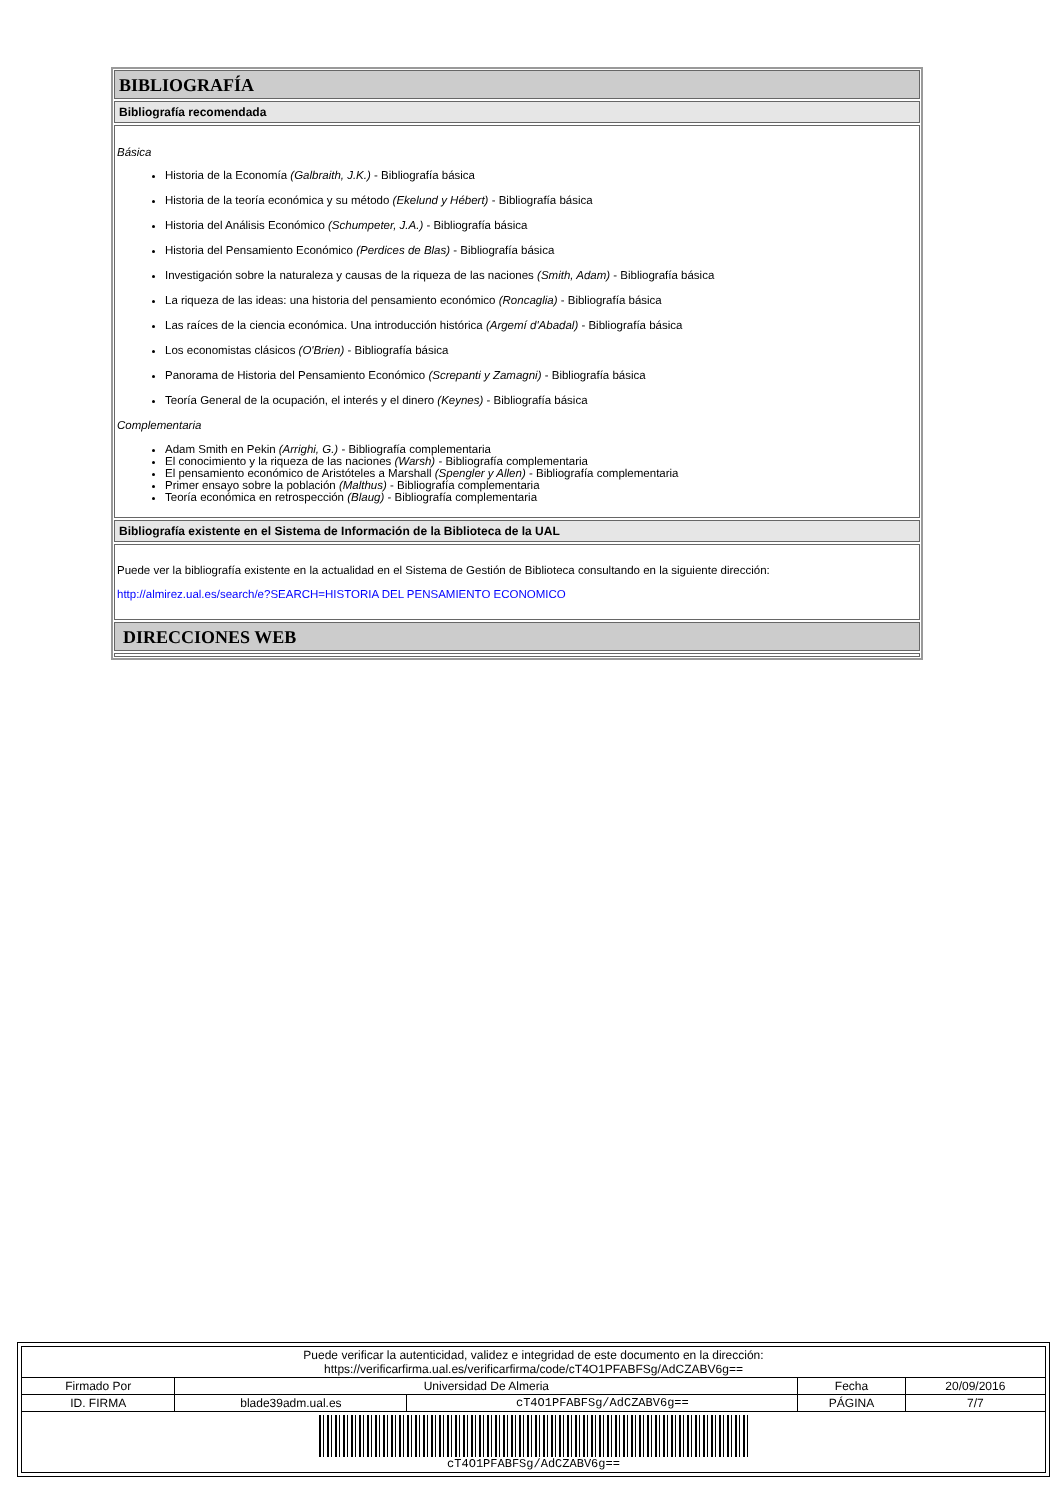BIBLIOGRAFÍA
Bibliografía recomendada
Básica
Historia de la Economía (Galbraith, J.K.) - Bibliografía básica
Historia de la teoría económica y su método (Ekelund y Hébert) - Bibliografía básica
Historia del Análisis Económico (Schumpeter, J.A.) - Bibliografía básica
Historia del Pensamiento Económico (Perdices de Blas) - Bibliografía básica
Investigación sobre la naturaleza y causas de la riqueza de las naciones (Smith, Adam) - Bibliografía básica
La riqueza de las ideas: una historia del pensamiento económico (Roncaglia) - Bibliografía básica
Las raíces de la ciencia económica. Una introducción histórica (Argemí d'Abadal) - Bibliografía básica
Los economistas clásicos (O'Brien) - Bibliografía básica
Panorama de Historia del Pensamiento Económico (Screpanti y Zamagni) - Bibliografía básica
Teoría General de la ocupación, el interés y el dinero (Keynes) - Bibliografía básica
Complementaria
Adam Smith en Pekin (Arrighi, G.) - Bibliografía complementaria
El conocimiento y la riqueza de las naciones (Warsh) - Bibliografía complementaria
El pensamiento económico de Aristóteles a Marshall (Spengler y Allen) - Bibliografía complementaria
Primer ensayo sobre la población (Malthus) - Bibliografía complementaria
Teoría económica en retrospección (Blaug) - Bibliografía complementaria
Bibliografía existente en el Sistema de Información de la Biblioteca de la UAL
Puede ver la bibliografía existente en la actualidad en el Sistema de Gestión de Biblioteca consultando en la siguiente dirección:
http://almirez.ual.es/search/e?SEARCH=HISTORIA DEL PENSAMIENTO ECONOMICO
DIRECCIONES WEB
| Puede verificar la autenticidad, validez e integridad de este documento en la dirección: https://verificarfirma.ual.es/verificarfirma/code/cT4O1PFABFSg/AdCZABV6g== | | | | |
| Firmado Por | Universidad De Almeria | | Fecha | 20/09/2016 |
| ID. FIRMA | blade39adm.ual.es | cT4O1PFABFSg/AdCZABV6g== | PÁGINA | 7/7 |
| cT4O1PFABFSg/AdCZABV6g== | | | | |